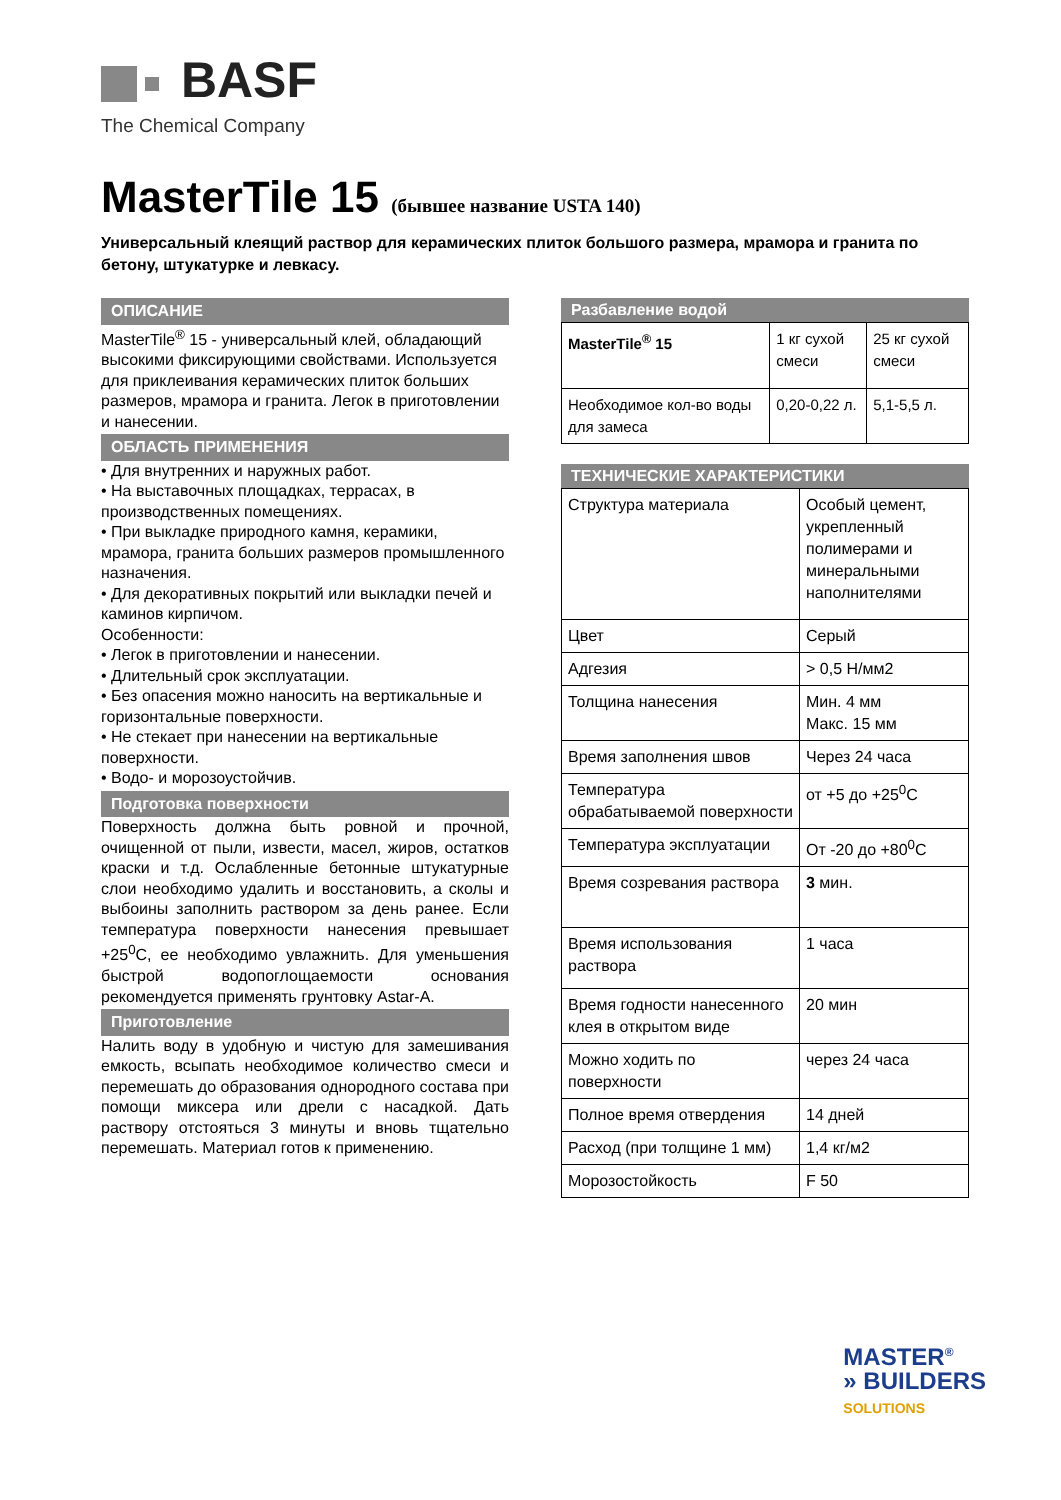BASF
The Chemical Company
MasterTile 15 (бывшее название USTA 140)
Универсальный клеящий раствор для керамических плиток большого размера, мрамора и гранита по бетону, штукатурке и левкасу.
ОПИСАНИЕ
MasterTile<sup>®</sup> 15 - универсальный клей, обладающий высокими фиксирующими свойствами. Используется для приклеивания керамических плиток больших размеров, мрамора и гранита. Легок в приготовлении и нанесении.
ОБЛАСТЬ ПРИМЕНЕНИЯ
• Для внутренних и наружных работ.
• На выставочных площадках, террасах, в производственных помещениях.
• При выкладке природного камня, керамики, мрамора, гранита больших размеров промышленного назначения.
• Для декоративных покрытий или выкладки печей и каминов кирпичом.
Особенности:
• Легок в приготовлении и нанесении.
• Длительный срок эксплуатации.
• Без опасения можно наносить на вертикальные и горизонтальные поверхности.
• Не стекает при нанесении на вертикальные поверхности.
• Водо- и морозоустойчив.
Подготовка поверхности
Поверхность должна быть ровной и прочной, очищенной от пыли, извести, масел, жиров, остатков краски и т.д. Ослабленные бетонные штукатурные слои необходимо удалить и восстановить, а сколы и выбоины заполнить раствором за день ранее. Если температура поверхности нанесения превышает +25<sup>0</sup>C, ее необходимо увлажнить. Для уменьшения быстрой водопоглощаемости основания рекомендуется применять грунтовку Astar-A.
Приготовление
Налить воду в удобную и чистую для замешивания емкость, всыпать необходимое количество смеси и перемешать до образования однородного состава при помощи миксера или дрели с насадкой. Дать раствору отстояться 3 минуты и вновь тщательно перемешать. Материал готов к применению.
Разбавление водой
| MasterTile<sup>®</sup> 15 | 1 кг сухой смеси | 25 кг сухой смеси |
| Необходимое кол-во воды для замеса | 0,20-0,22 л. | 5,1-5,5 л. |
ТЕХНИЧЕСКИЕ ХАРАКТЕРИСТИКИ
| Структура материала | Особый цемент, укрепленный полимерами и минеральными наполнителями |
| Цвет | Серый |
| Адгезия | > 0,5 Н/мм2 |
| Толщина нанесения | Мин. 4 мм Макс. 15 мм |
| Время заполнения швов | Через 24 часа |
| Температура обрабатываемой поверхности | от +5 до +25<sup>0</sup>C |
| Температура эксплуатации | От -20 до +80<sup>0</sup>C |
| Время созревания раствора | 3 мин. |
| Время использования раствора | 1 часа |
| Время годности нанесенного клея в открытом виде | 20 мин |
| Можно ходить по поверхности | через 24 часа |
| Полное время отвердения | 14 дней |
| Расход (при толщине 1 мм) | 1,4 кг/м2 |
| Морозостойкость | F 50 |
MASTER<sup>®</sup>
» BUILDERS
SOLUTIONS